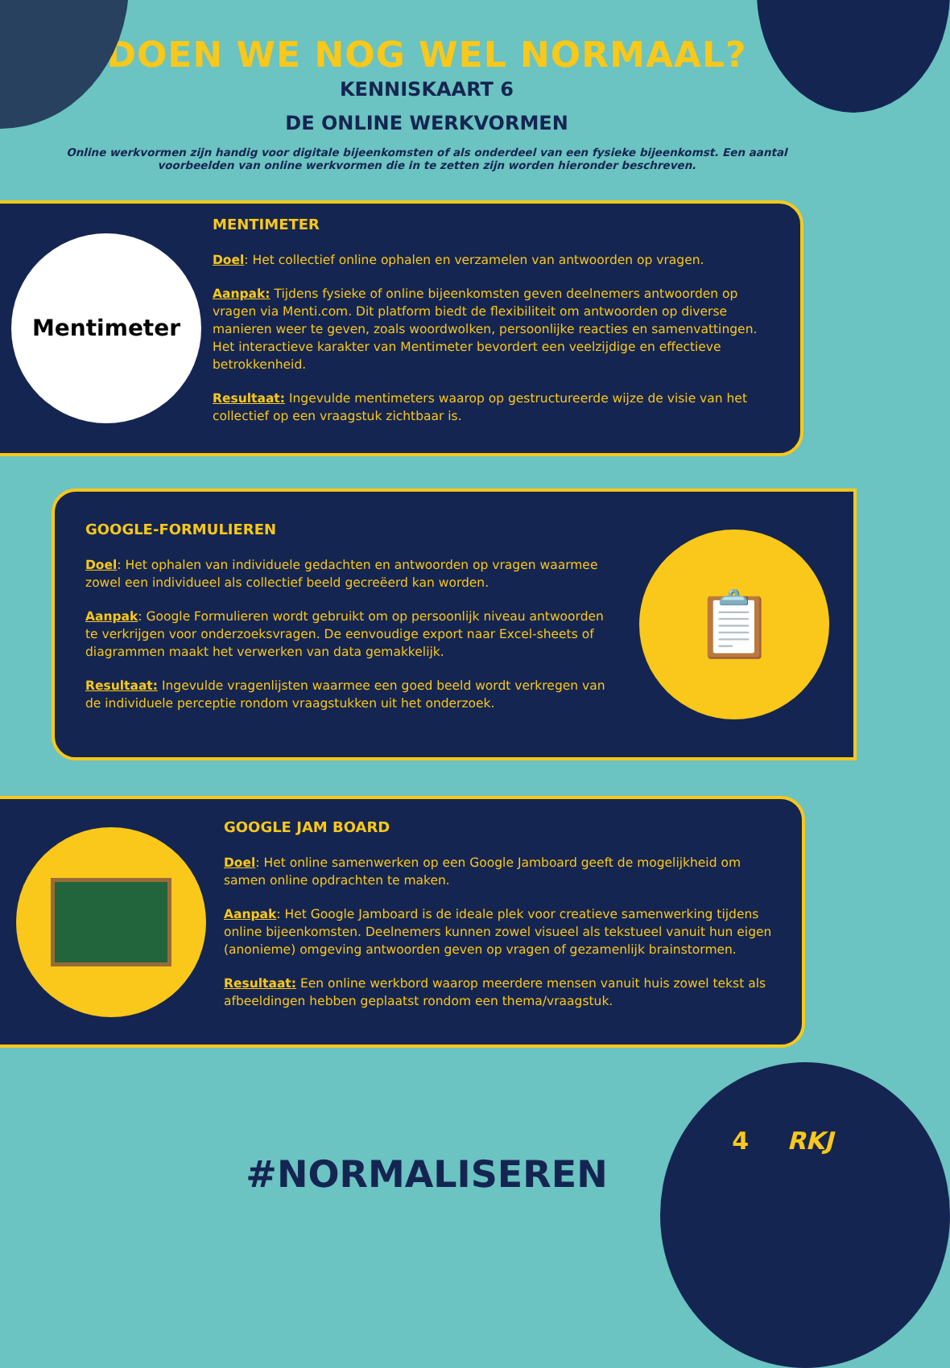DOEN WE NOG WEL NORMAAL?
KENNISKAART 6
DE ONLINE WERKVORMEN
Online werkvormen zijn handig voor digitale bijeenkomsten of als onderdeel van een fysieke bijeenkomst. Een aantal voorbeelden van online werkvormen die in te zetten zijn worden hieronder beschreven.
Mentimeter
MENTIMETER
Doel: Het collectief online ophalen en verzamelen van antwoorden op vragen.
Aanpak: Tijdens fysieke of online bijeenkomsten geven deelnemers antwoorden op vragen via Menti.com. Dit platform biedt de flexibiliteit om antwoorden op diverse manieren weer te geven, zoals woordwolken, persoonlijke reacties en samenvattingen. Het interactieve karakter van Mentimeter bevordert een veelzijdige en effectieve betrokkenheid.
Resultaat: Ingevulde mentimeters waarop op gestructureerde wijze de visie van het collectief op een vraagstuk zichtbaar is.
GOOGLE-FORMULIEREN
Doel: Het ophalen van individuele gedachten en antwoorden op vragen waarmee zowel een individueel als collectief beeld gecreëerd kan worden.
Aanpak: Google Formulieren wordt gebruikt om op persoonlijk niveau antwoorden te verkrijgen voor onderzoeksvragen. De eenvoudige export naar Excel-sheets of diagrammen maakt het verwerken van data gemakkelijk.
Resultaat: Ingevulde vragenlijsten waarmee een goed beeld wordt verkregen van de individuele perceptie rondom vraagstukken uit het onderzoek.
📋
GOOGLE JAM BOARD
Doel: Het online samenwerken op een Google Jamboard geeft de mogelijkheid om samen online opdrachten te maken.
Aanpak: Het Google Jamboard is de ideale plek voor creatieve samenwerking tijdens online bijeenkomsten. Deelnemers kunnen zowel visueel als tekstueel vanuit hun eigen (anonieme) omgeving antwoorden geven op vragen of gezamenlijk brainstormen.
Resultaat: Een online werkbord waarop meerdere mensen vanuit huis zowel tekst als afbeeldingen hebben geplaatst rondom een thema/vraagstuk.
#NORMALISEREN
4 RKJ